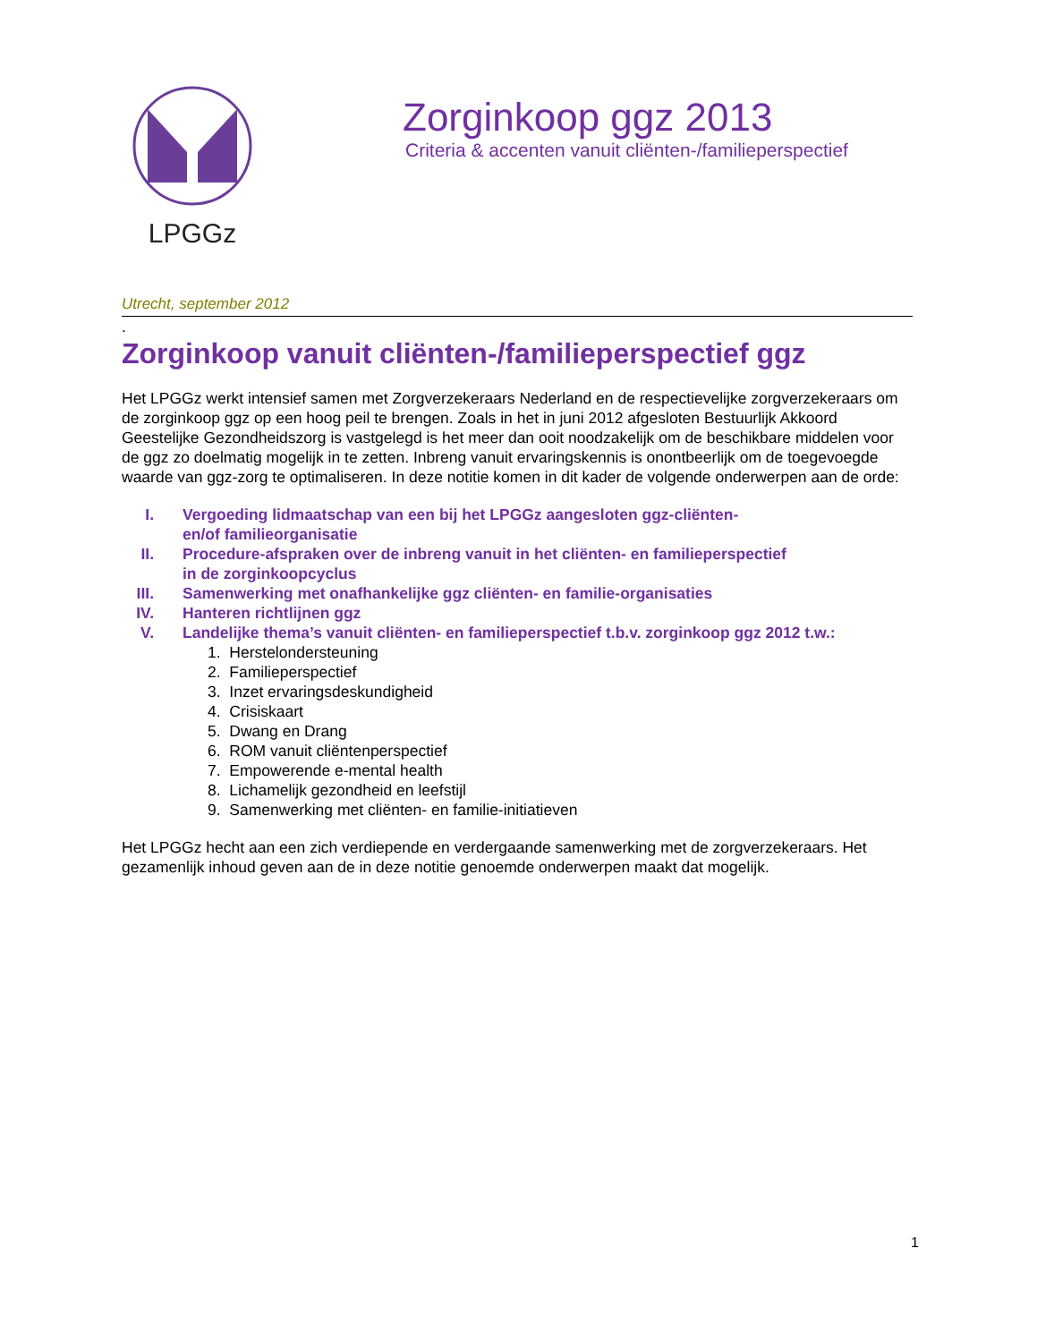LPGGz
Zorginkoop ggz 2013
Criteria & accenten vanuit cliënten-/familieperspectief
Utrecht, september 2012
.
Zorginkoop vanuit cliënten-/familieperspectief ggz
Het LPGGz werkt intensief samen met Zorgverzekeraars Nederland en de respectievelijke zorgverzekeraars om de zorginkoop ggz op een hoog peil te brengen. Zoals in het in juni 2012 afgesloten Bestuurlijk Akkoord Geestelijke Gezondheidszorg is vastgelegd is het meer dan ooit noodzakelijk om de beschikbare middelen voor de ggz zo doelmatig mogelijk in te zetten. Inbreng vanuit ervaringskennis is onontbeerlijk om de toegevoegde waarde van ggz-zorg te optimaliseren. In deze notitie komen in dit kader de volgende onderwerpen aan de orde:
I. Vergoeding lidmaatschap van een bij het LPGGz aangesloten ggz-cliënten-
en/of familieorganisatie
II. Procedure-afspraken over de inbreng vanuit in het cliënten- en familieperspectief
in de zorginkoopcyclus
III. Samenwerking met onafhankelijke ggz cliënten- en familie-organisaties
IV. Hanteren richtlijnen ggz
V. Landelijke thema’s vanuit cliënten- en familieperspectief t.b.v. zorginkoop ggz 2012 t.w.:
1. Herstelondersteuning
2. Familieperspectief
3. Inzet ervaringsdeskundigheid
4. Crisiskaart
5. Dwang en Drang
6. ROM vanuit cliëntenperspectief
7. Empowerende e-mental health
8. Lichamelijk gezondheid en leefstijl
9. Samenwerking met cliënten- en familie-initiatieven
Het LPGGz hecht aan een zich verdiepende en verdergaande samenwerking met de zorgverzekeraars. Het gezamenlijk inhoud geven aan de in deze notitie genoemde onderwerpen maakt dat mogelijk.
1